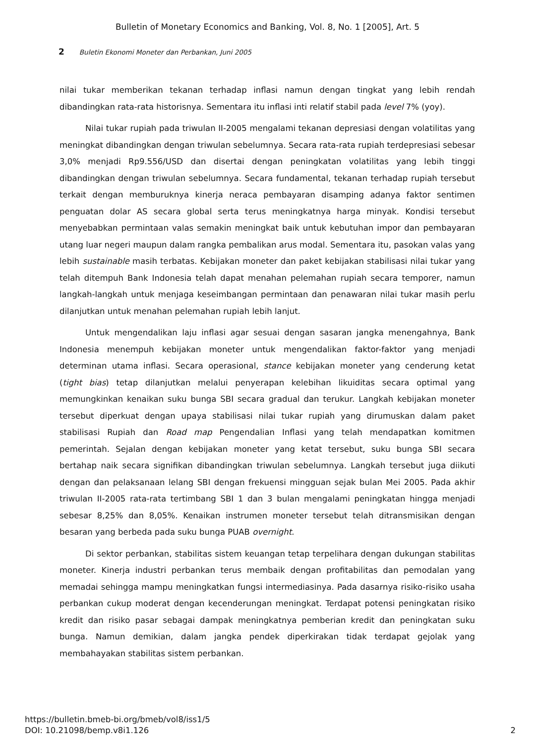Bulletin of Monetary Economics and Banking, Vol. 8, No. 1 [2005], Art. 5
2 Buletin Ekonomi Moneter dan Perbankan, Juni 2005
nilai tukar memberikan tekanan terhadap inflasi namun dengan tingkat yang lebih rendah dibandingkan rata-rata historisnya. Sementara itu inflasi inti relatif stabil pada level 7% (yoy).
Nilai tukar rupiah pada triwulan II-2005 mengalami tekanan depresiasi dengan volatilitas yang meningkat dibandingkan dengan triwulan sebelumnya. Secara rata-rata rupiah terdepresiasi sebesar 3,0% menjadi Rp9.556/USD dan disertai dengan peningkatan volatilitas yang lebih tinggi dibandingkan dengan triwulan sebelumnya. Secara fundamental, tekanan terhadap rupiah tersebut terkait dengan memburuknya kinerja neraca pembayaran disamping adanya faktor sentimen penguatan dolar AS secara global serta terus meningkatnya harga minyak. Kondisi tersebut menyebabkan permintaan valas semakin meningkat baik untuk kebutuhan impor dan pembayaran utang luar negeri maupun dalam rangka pembalikan arus modal. Sementara itu, pasokan valas yang lebih sustainable masih terbatas. Kebijakan moneter dan paket kebijakan stabilisasi nilai tukar yang telah ditempuh Bank Indonesia telah dapat menahan pelemahan rupiah secara temporer, namun langkah-langkah untuk menjaga keseimbangan permintaan dan penawaran nilai tukar masih perlu dilanjutkan untuk menahan pelemahan rupiah lebih lanjut.
Untuk mengendalikan laju inflasi agar sesuai dengan sasaran jangka menengahnya, Bank Indonesia menempuh kebijakan moneter untuk mengendalikan faktor-faktor yang menjadi determinan utama inflasi. Secara operasional, stance kebijakan moneter yang cenderung ketat (tight bias) tetap dilanjutkan melalui penyerapan kelebihan likuiditas secara optimal yang memungkinkan kenaikan suku bunga SBI secara gradual dan terukur. Langkah kebijakan moneter tersebut diperkuat dengan upaya stabilisasi nilai tukar rupiah yang dirumuskan dalam paket stabilisasi Rupiah dan Road map Pengendalian Inflasi yang telah mendapatkan komitmen pemerintah. Sejalan dengan kebijakan moneter yang ketat tersebut, suku bunga SBI secara bertahap naik secara signifikan dibandingkan triwulan sebelumnya. Langkah tersebut juga diikuti dengan dan pelaksanaan lelang SBI dengan frekuensi mingguan sejak bulan Mei 2005. Pada akhir triwulan II-2005 rata-rata tertimbang SBI 1 dan 3 bulan mengalami peningkatan hingga menjadi sebesar 8,25% dan 8,05%. Kenaikan instrumen moneter tersebut telah ditransmisikan dengan besaran yang berbeda pada suku bunga PUAB overnight.
Di sektor perbankan, stabilitas sistem keuangan tetap terpelihara dengan dukungan stabilitas moneter. Kinerja industri perbankan terus membaik dengan profitabilitas dan pemodalan yang memadai sehingga mampu meningkatkan fungsi intermediasinya. Pada dasarnya risiko-risiko usaha perbankan cukup moderat dengan kecenderungan meningkat. Terdapat potensi peningkatan risiko kredit dan risiko pasar sebagai dampak meningkatnya pemberian kredit dan peningkatan suku bunga. Namun demikian, dalam jangka pendek diperkirakan tidak terdapat gejolak yang membahayakan stabilitas sistem perbankan.
https://bulletin.bmeb-bi.org/bmeb/vol8/iss1/5
DOI: 10.21098/bemp.v8i1.126
2